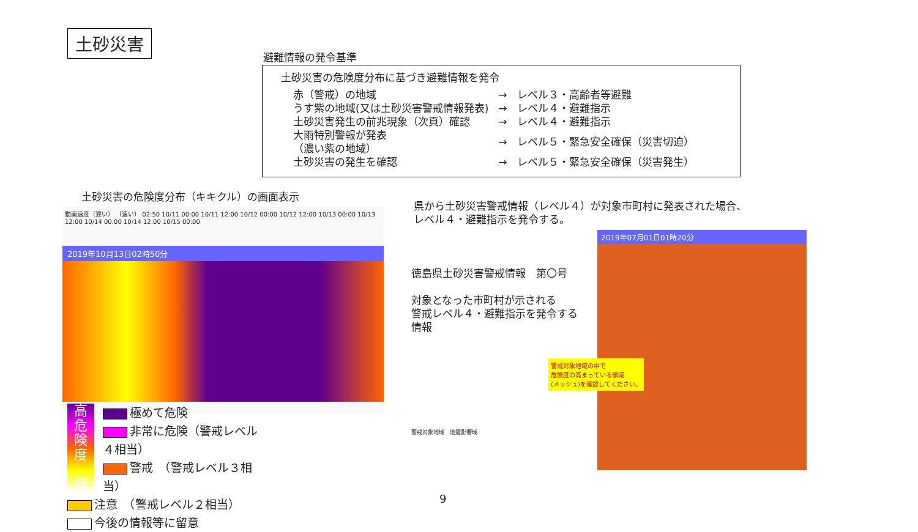土砂災害
避難情報の発令基準
土砂災害の危険度分布に基づき避難情報を発令
| 赤（警戒）の地域 | → | レベル３・高齢者等避難 |
| うす紫の地域(又は土砂災害警戒情報発表) | → | レベル４・避難指示 |
| 土砂災害発生の前兆現象（次頁）確認 | → | レベル４・避難指示 |
| 大雨特別警報が発表 （濃い紫の地域） | → | レベル５・緊急安全確保（災害切迫） |
| 土砂災害の発生を確認 | → | レベル５・緊急安全確保（災害発生） |
土砂災害の危険度分布（キキクル）の画面表示
動画速度（遅い） （速い） 02:50 10/11 00:00 10/11 12:00 10/12 00:00 10/12 12:00 10/13 00:00 10/13 12:00 10/14 00:00 10/14 12:00 10/15 00:00
2019年10月13日02時50分
高
危
険
度
低
極めて危険
非常に危険（警戒レベル４相当）
警戒　（警戒レベル３相当）
注意　（警戒レベル２相当）
今後の情報等に留意
県から土砂災害警戒情報（レベル４）が対象市町村に発表された場合、
レベル４・避難指示を発令する。
徳島県土砂災害警戒情報　第〇号
対象となった市町村が示される
警戒レベル４・避難指示を発令する
情報
警戒対象地域　地震影響域
2019年07月01日01時20分
警戒対象地域の中で
危険度の高まっている領域
(メッシュ)を確認してください。
9